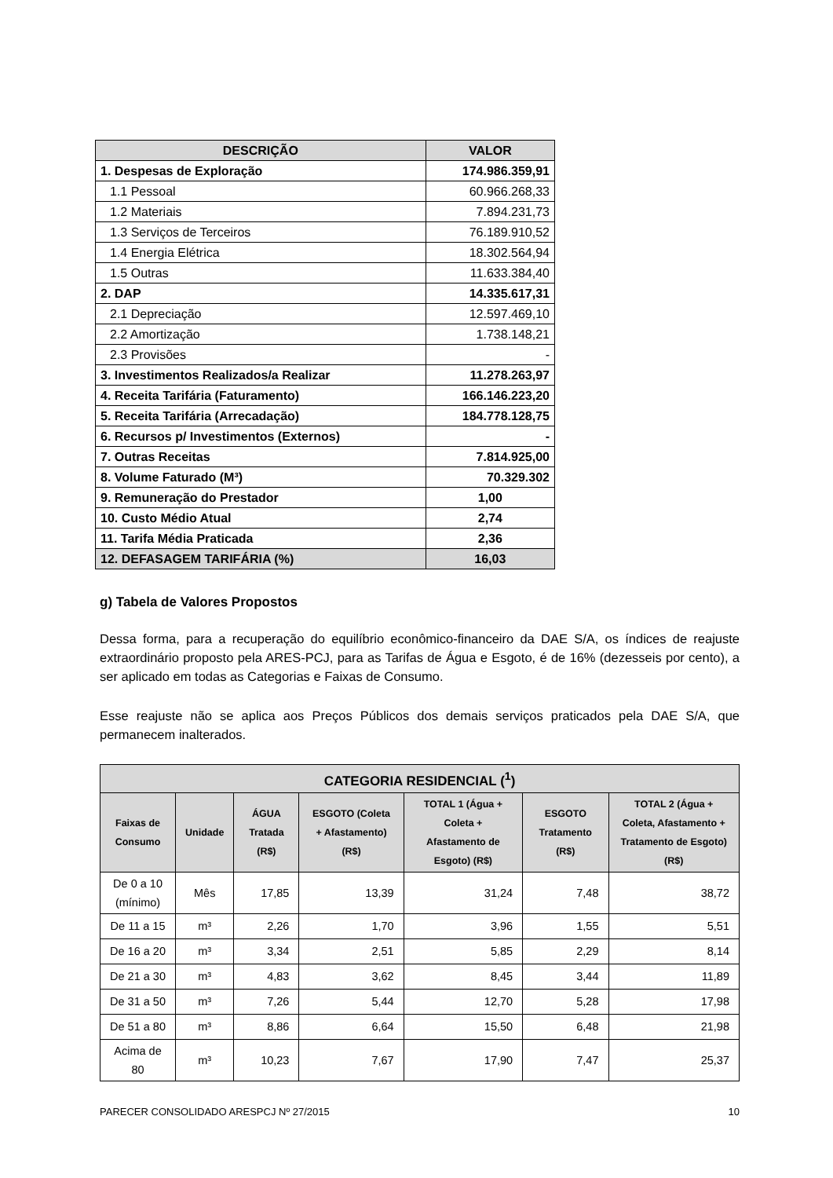| DESCRIÇÃO | VALOR |
| --- | --- |
| 1. Despesas de Exploração | 174.986.359,91 |
| 1.1 Pessoal | 60.966.268,33 |
| 1.2 Materiais | 7.894.231,73 |
| 1.3 Serviços de Terceiros | 76.189.910,52 |
| 1.4 Energia Elétrica | 18.302.564,94 |
| 1.5 Outras | 11.633.384,40 |
| 2. DAP | 14.335.617,31 |
| 2.1 Depreciação | 12.597.469,10 |
| 2.2 Amortização | 1.738.148,21 |
| 2.3 Provisões | - |
| 3. Investimentos Realizados/a Realizar | 11.278.263,97 |
| 4. Receita Tarifária (Faturamento) | 166.146.223,20 |
| 5. Receita Tarifária (Arrecadação) | 184.778.128,75 |
| 6. Recursos p/ Investimentos (Externos) | - |
| 7. Outras Receitas | 7.814.925,00 |
| 8. Volume Faturado (M³) | 70.329.302 |
| 9. Remuneração do Prestador | 1,00 |
| 10. Custo Médio Atual | 2,74 |
| 11. Tarifa Média Praticada | 2,36 |
| 12. DEFASAGEM TARIFÁRIA (%) | 16,03 |
g) Tabela de Valores Propostos
Dessa forma, para a recuperação do equilíbrio econômico-financeiro da DAE S/A, os índices de reajuste extraordinário proposto pela ARES-PCJ, para as Tarifas de Água e Esgoto, é de 16% (dezesseis por cento), a ser aplicado em todas as Categorias e Faixas de Consumo.
Esse reajuste não se aplica aos Preços Públicos dos demais serviços praticados pela DAE S/A, que permanecem inalterados.
| CATEGORIA RESIDENCIAL (<sup>1</sup>) | | | | | | |
| --- | --- | --- | --- | --- | --- | --- |
| Faixas de Consumo | Unidade | ÁGUA Tratada (R$) | ESGOTO (Coleta + Afastamento) (R$) | TOTAL 1 (Água + Coleta + Afastamento de Esgoto) (R$) | ESGOTO Tratamento (R$) | TOTAL 2 (Água + Coleta, Afastamento + Tratamento de Esgoto) (R$) |
| De 0 a 10 (mínimo) | Mês | 17,85 | 13,39 | 31,24 | 7,48 | 38,72 |
| De 11 a 15 | m³ | 2,26 | 1,70 | 3,96 | 1,55 | 5,51 |
| De 16 a 20 | m³ | 3,34 | 2,51 | 5,85 | 2,29 | 8,14 |
| De 21 a 30 | m³ | 4,83 | 3,62 | 8,45 | 3,44 | 11,89 |
| De 31 a 50 | m³ | 7,26 | 5,44 | 12,70 | 5,28 | 17,98 |
| De 51 a 80 | m³ | 8,86 | 6,64 | 15,50 | 6,48 | 21,98 |
| Acima de 80 | m³ | 10,23 | 7,67 | 17,90 | 7,47 | 25,37 |
PARECER CONSOLIDADO ARESPCJ Nº 27/2015 10